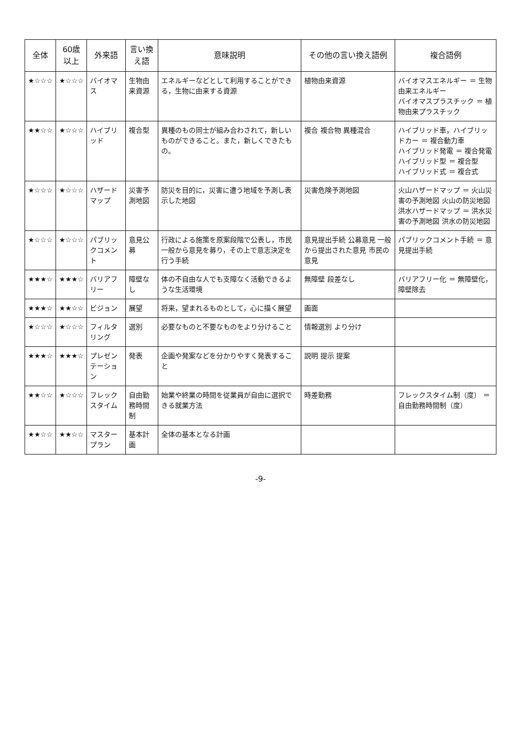| 全体 | 60歳 以上 | 外来語 | 言い換え語 | 意味説明 | その他の言い換え語例 | 複合語例 |
| --- | --- | --- | --- | --- | --- | --- |
| ★☆☆☆ | ★☆☆☆ | バイオマス | 生物由来資源 | エネルギーなどとして利用することができる，生物に由来する資源 | 植物由来資源 | バイオマスエネルギー ＝ 生物由来エネルギー バイオマスプラスチック ＝ 植物由来プラスチック |
| ★★☆☆ | ★☆☆☆ | ハイブリッド | 複合型 | 異種のもの同士が組み合わされて，新しいものができること。また，新しくできたもの。 | 複合 複合物 異種混合 | ハイブリッド車，ハイブリッドカー ＝ 複合動力車 ハイブリッド発電 ＝ 複合発電 ハイブリッド型 ＝ 複合型 ハイブリッド式 ＝ 複合式 |
| ★☆☆☆ | ★☆☆☆ | ハザードマップ | 災害予測地図 | 防災を目的に，災害に遭う地域を予測し表示した地図 | 災害危険予測地図 | 火山ハザードマップ ＝ 火山災害の予測地図 火山の防災地図 洪水ハザードマップ ＝ 洪水災害の予測地図 洪水の防災地図 |
| ★☆☆☆ | ★☆☆☆ | パブリックコメント | 意見公募 | 行政による施策を原案段階で公表し，市民一般から意見を募り，その上で意志決定を行う手続 | 意見提出手続 公募意見 一般から提出された意見 市民の意見 | パブリックコメント手続 ＝ 意見提出手続 |
| ★★★☆ | ★★★☆ | バリアフリー | 障壁なし | 体の不自由な人でも支障なく活動できるような生活環境 | 無障壁 段差なし | バリアフリー化 ＝ 無障壁化，障壁除去 |
| ★★★☆ | ★★☆☆ | ビジョン | 展望 | 将来，望まれるものとして，心に描く展望 | 画面 | |
| ★☆☆☆ | ★☆☆☆ | フィルタリング | 選別 | 必要なものと不要なものをより分けること | 情報選別 より分け | |
| ★★★☆ | ★★★☆ | プレゼンテーション | 発表 | 企画や発案などを分かりやすく発表すること | 説明 提示 提案 | |
| ★★☆☆ | ★☆☆☆ | フレックスタイム | 自由勤務時間制 | 始業や終業の時間を従業員が自由に選択できる就業方法 | 時差勤務 | フレックスタイム制（度） ＝ 自由勤務時間制（度） |
| ★★☆☆ | ★★☆☆ | マスタープラン | 基本計画 | 全体の基本となる計画 | | |
-9-